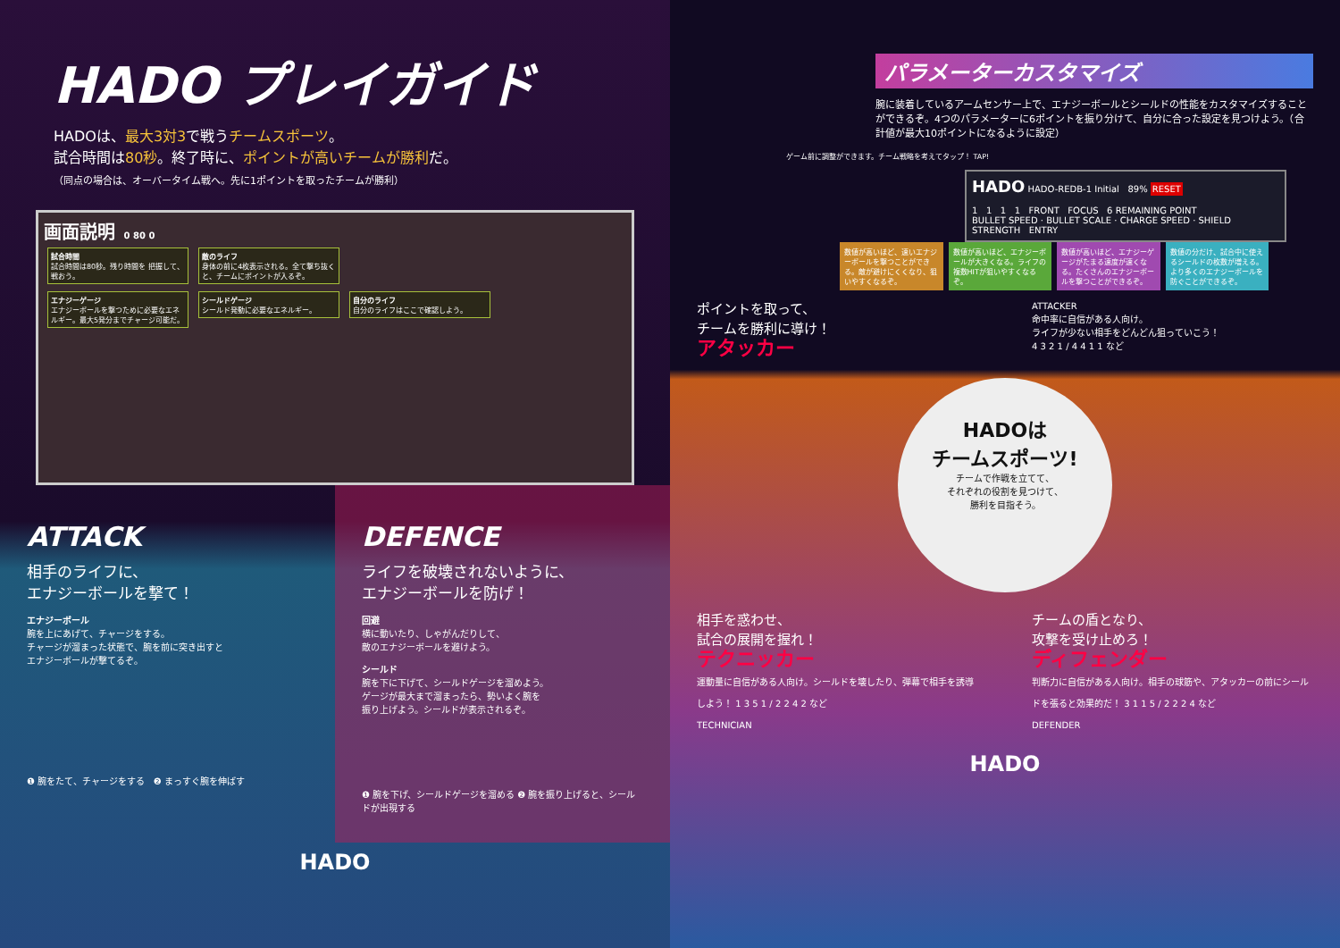HADO プレイガイド
HADOは、最大3対3で戦うチームスポーツ。
試合時間は80秒。終了時に、ポイントが高いチームが勝利だ。
（同点の場合は、オーバータイム戦へ。先に1ポイントを取ったチームが勝利）
画面説明 0 80 0
試合時間
試合時間は80秒。残り時間を 把握して、戦おう。
敵のライフ
身体の前に4枚表示される。全て撃ち抜くと、チームにポイントが入るぞ。
エナジーゲージ
エナジーボールを撃つために必要なエネルギー。最大5発分までチャージ可能だ。
シールドゲージ
シールド発動に必要なエネルギー。
自分のライフ
自分のライフはここで確認しよう。
ATTACK
相手のライフに、
エナジーボールを撃て！
エナジーボール
腕を上にあげて、チャージをする。
チャージが溜まった状態で、腕を前に突き出すと
エナジーボールが撃てるぞ。
❶ 腕をたて、チャージをする ❷ まっすぐ腕を伸ばす
DEFENCE
ライフを破壊されないように、
エナジーボールを防げ！
回避
横に動いたり、しゃがんだりして、
敵のエナジーボールを避けよう。
シールド
腕を下に下げて、シールドゲージを溜めよう。
ゲージが最大まで溜まったら、勢いよく腕を
振り上げよう。シールドが表示されるぞ。
❶ 腕を下げ、シールドゲージを溜める ❷ 腕を振り上げると、シールドが出現する
HADO
パラメーターカスタマイズ
腕に装着しているアームセンサー上で、エナジーボールとシールドの性能をカスタマイズすることができるぞ。4つのパラメーターに6ポイントを振り分けて、自分に合った設定を見つけよう。（合計値が最大10ポイントになるように設定）
ゲーム前に調整ができます。チーム戦略を考えてタップ！ TAP!
HADO HADO-REDB-1 Initial 89% RESET
1 1 1 1 FRONT FOCUS 6 REMAINING POINT
BULLET SPEED · BULLET SCALE · CHARGE SPEED · SHIELD STRENGTH ENTRY
数値が高いほど、速いエナジーボールを撃つことができる。敵が避けにくくなり、狙いやすくなるぞ。
数値が高いほど、エナジーボールが大きくなる。ライフの複数HITが狙いやすくなるぞ。
数値が高いほど、エナジーゲージがたまる速度が速くなる。たくさんのエナジーボールを撃つことができるぞ。
数値の分だけ、試合中に使えるシールドの枚数が増える。より多くのエナジーボールを防ぐことができるぞ。
ポイントを取って、
チームを勝利に導け！
アタッカー
ATTACKER
命中率に自信がある人向け。
ライフが少ない相手をどんどん狙っていこう！
4 3 2 1 / 4 4 1 1 など
HADOは
チームスポーツ!
チームで作戦を立てて、
それぞれの役割を見つけて、
勝利を目指そう。
相手を惑わせ、
試合の展開を握れ！
テクニッカー
運動量に自信がある人向け。シールドを壊したり、弾幕で相手を誘導しよう！ 1 3 5 1 / 2 2 4 2 など
TECHNICIAN
チームの盾となり、
攻撃を受け止めろ！
ディフェンダー
判断力に自信がある人向け。相手の球筋や、アタッカーの前にシールドを張ると効果的だ！ 3 1 1 5 / 2 2 2 4 など
DEFENDER
HADO